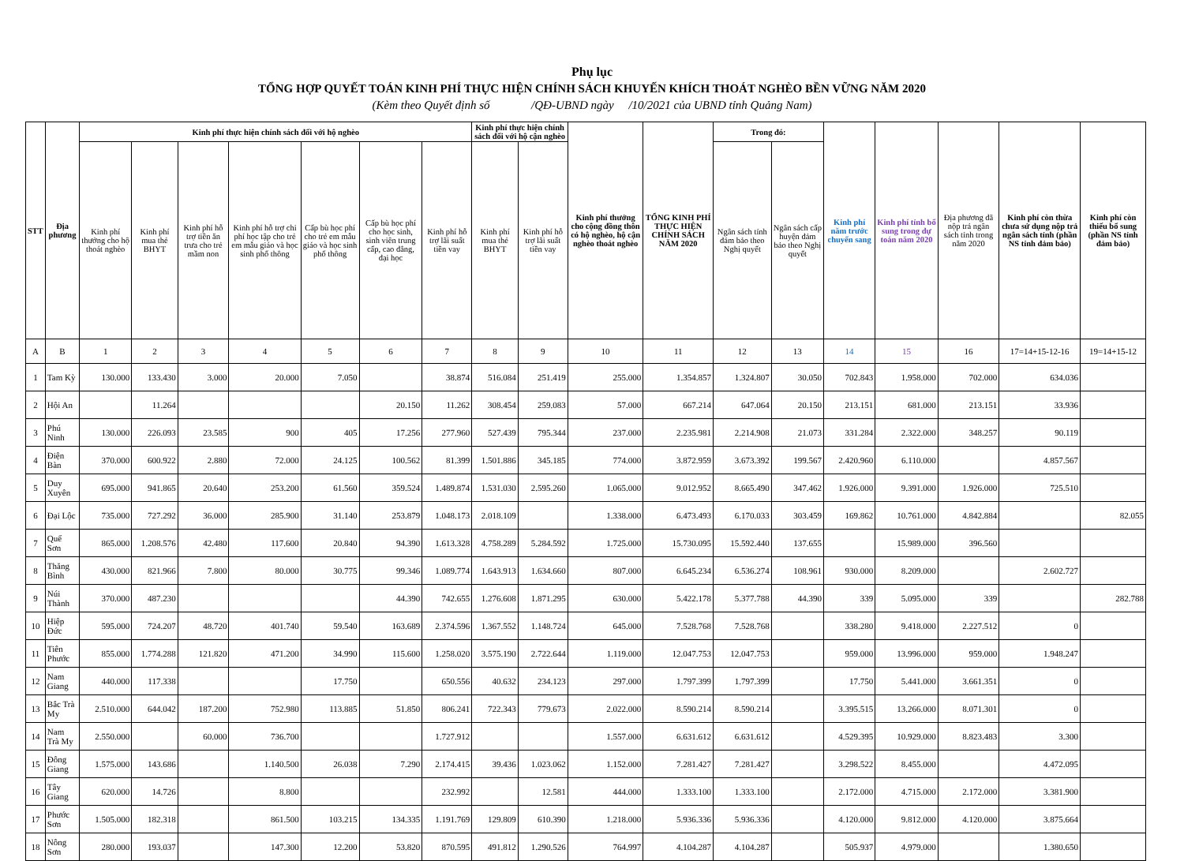Phụ lục
TỔNG HỢP QUYẾT TOÁN KINH PHÍ THỰC HIỆN CHÍNH SÁCH KHUYẾN KHÍCH THOÁT NGHÈO BỀN VỮNG NĂM 2020
(Kèm theo Quyết định số /QĐ-UBND ngày /10/2021 của UBND tỉnh Quảng Nam)
| STT | Địa phương | Kinh phí thực hiện chính sách đối với hộ nghèo | | | | | | | Kinh phí thực hiện chính sách đối với hộ cận nghèo | | Kinh phí thưởng cho cộng đồng thôn có hộ nghèo, hộ cận nghèo thoát nghèo | TỔNG KINH PHÍ THỰC HIỆN CHÍNH SÁCH NĂM 2020 | Trong đó: | | Kinh phí năm trước chuyển sang | Kinh phí tỉnh bổ sung trong dự toán năm 2020 | Địa phương đã nộp trả ngân sách tỉnh trong năm 2020 | Kinh phí còn thừa chưa sử dụng nộp trả ngân sách tỉnh (phần NS tỉnh đảm bảo) | Kinh phí còn thiếu bổ sung (phần NS tỉnh đảm bảo) |
| --- | --- | --- | --- | --- | --- | --- | --- | --- | --- | --- | --- | --- | --- | --- | --- | --- | --- | --- | --- |
| | | Kinh phí thưởng cho hộ thoát nghèo | Kinh phí mua thẻ BHYT | Kinh phí hỗ trợ tiền ăn trưa cho trẻ mầm non | Kinh phí hỗ trợ chi phí học tập cho trẻ em mẫu giáo và học sinh phổ thông | Cấp bù học phí cho trẻ em mẫu giáo và học sinh phổ thông | Cấp bù học phí cho học sinh, sinh viên trung cấp, cao đẳng, đại học | Kinh phí hỗ trợ lãi suất tiền vay | Kinh phí mua thẻ BHYT | Kinh phí hỗ trợ lãi suất tiền vay | | | Ngân sách tỉnh đảm bảo theo Nghị quyết | Ngân sách cấp huyện đảm bảo theo Nghị quyết | | | | | |
| A | B | 1 | 2 | 3 | 4 | 5 | 6 | 7 | 8 | 9 | 10 | 11 | 12 | 13 | 14 | 15 | 16 | 17=14+15-12-16 | 19=14+15-12 |
| 1 | Tam Kỳ | 130.000 | 133.430 | 3.000 | 20.000 | 7.050 | | 38.874 | 516.084 | 251.419 | 255.000 | 1.354.857 | 1.324.807 | 30.050 | 702.843 | 1.958.000 | 702.000 | 634.036 | |
| 2 | Hội An | | 11.264 | | | | 20.150 | 11.262 | 308.454 | 259.083 | 57.000 | 667.214 | 647.064 | 20.150 | 213.151 | 681.000 | 213.151 | 33.936 | |
| 3 | Phú Ninh | 130.000 | 226.093 | 23.585 | 900 | 405 | 17.256 | 277.960 | 527.439 | 795.344 | 237.000 | 2.235.981 | 2.214.908 | 21.073 | 331.284 | 2.322.000 | 348.257 | 90.119 | |
| 4 | Điện Bàn | 370.000 | 600.922 | 2.880 | 72.000 | 24.125 | 100.562 | 81.399 | 1.501.886 | 345.185 | 774.000 | 3.872.959 | 3.673.392 | 199.567 | 2.420.960 | 6.110.000 | | 4.857.567 | |
| 5 | Duy Xuyên | 695.000 | 941.865 | 20.640 | 253.200 | 61.560 | 359.524 | 1.489.874 | 1.531.030 | 2.595.260 | 1.065.000 | 9.012.952 | 8.665.490 | 347.462 | 1.926.000 | 9.391.000 | 1.926.000 | 725.510 | |
| 6 | Đại Lộc | 735.000 | 727.292 | 36.000 | 285.900 | 31.140 | 253.879 | 1.048.173 | 2.018.109 | | 1.338.000 | 6.473.493 | 6.170.033 | 303.459 | 169.862 | 10.761.000 | 4.842.884 | | 82.055 |
| 7 | Quế Sơn | 865.000 | 1.208.576 | 42.480 | 117.600 | 20.840 | 94.390 | 1.613.328 | 4.758.289 | 5.284.592 | 1.725.000 | 15.730.095 | 15.592.440 | 137.655 | | 15.989.000 | 396.560 | | |
| 8 | Thăng Bình | 430.000 | 821.966 | 7.800 | 80.000 | 30.775 | 99.346 | 1.089.774 | 1.643.913 | 1.634.660 | 807.000 | 6.645.234 | 6.536.274 | 108.961 | 930.000 | 8.209.000 | | 2.602.727 | |
| 9 | Núi Thành | 370.000 | 487.230 | | | | 44.390 | 742.655 | 1.276.608 | 1.871.295 | 630.000 | 5.422.178 | 5.377.788 | 44.390 | 339 | 5.095.000 | 339 | | 282.788 |
| 10 | Hiệp Đức | 595.000 | 724.207 | 48.720 | 401.740 | 59.540 | 163.689 | 2.374.596 | 1.367.552 | 1.148.724 | 645.000 | 7.528.768 | 7.528.768 | | 338.280 | 9.418.000 | 2.227.512 | 0 | |
| 11 | Tiên Phước | 855.000 | 1.774.288 | 121.820 | 471.200 | 34.990 | 115.600 | 1.258.020 | 3.575.190 | 2.722.644 | 1.119.000 | 12.047.753 | 12.047.753 | | 959.000 | 13.996.000 | 959.000 | 1.948.247 | |
| 12 | Nam Giang | 440.000 | 117.338 | | | 17.750 | | 650.556 | 40.632 | 234.123 | 297.000 | 1.797.399 | 1.797.399 | | 17.750 | 5.441.000 | 3.661.351 | 0 | |
| 13 | Bắc Trà My | 2.510.000 | 644.042 | 187.200 | 752.980 | 113.885 | 51.850 | 806.241 | 722.343 | 779.673 | 2.022.000 | 8.590.214 | 8.590.214 | | 3.395.515 | 13.266.000 | 8.071.301 | 0 | |
| 14 | Nam Trà My | 2.550.000 | | 60.000 | 736.700 | | | 1.727.912 | | | 1.557.000 | 6.631.612 | 6.631.612 | | 4.529.395 | 10.929.000 | 8.823.483 | 3.300 | |
| 15 | Đông Giang | 1.575.000 | 143.686 | | 1.140.500 | 26.038 | 7.290 | 2.174.415 | 39.436 | 1.023.062 | 1.152.000 | 7.281.427 | 7.281.427 | | 3.298.522 | 8.455.000 | | 4.472.095 | |
| 16 | Tây Giang | 620.000 | 14.726 | | 8.800 | | | 232.992 | | 12.581 | 444.000 | 1.333.100 | 1.333.100 | | 2.172.000 | 4.715.000 | 2.172.000 | 3.381.900 | |
| 17 | Phước Sơn | 1.505.000 | 182.318 | | 861.500 | 103.215 | 134.335 | 1.191.769 | 129.809 | 610.390 | 1.218.000 | 5.936.336 | 5.936.336 | | 4.120.000 | 9.812.000 | 4.120.000 | 3.875.664 | |
| 18 | Nông Sơn | 280.000 | 193.037 | | 147.300 | 12.200 | 53.820 | 870.595 | 491.812 | 1.290.526 | 764.997 | 4.104.287 | 4.104.287 | | 505.937 | 4.979.000 | | 1.380.650 | |